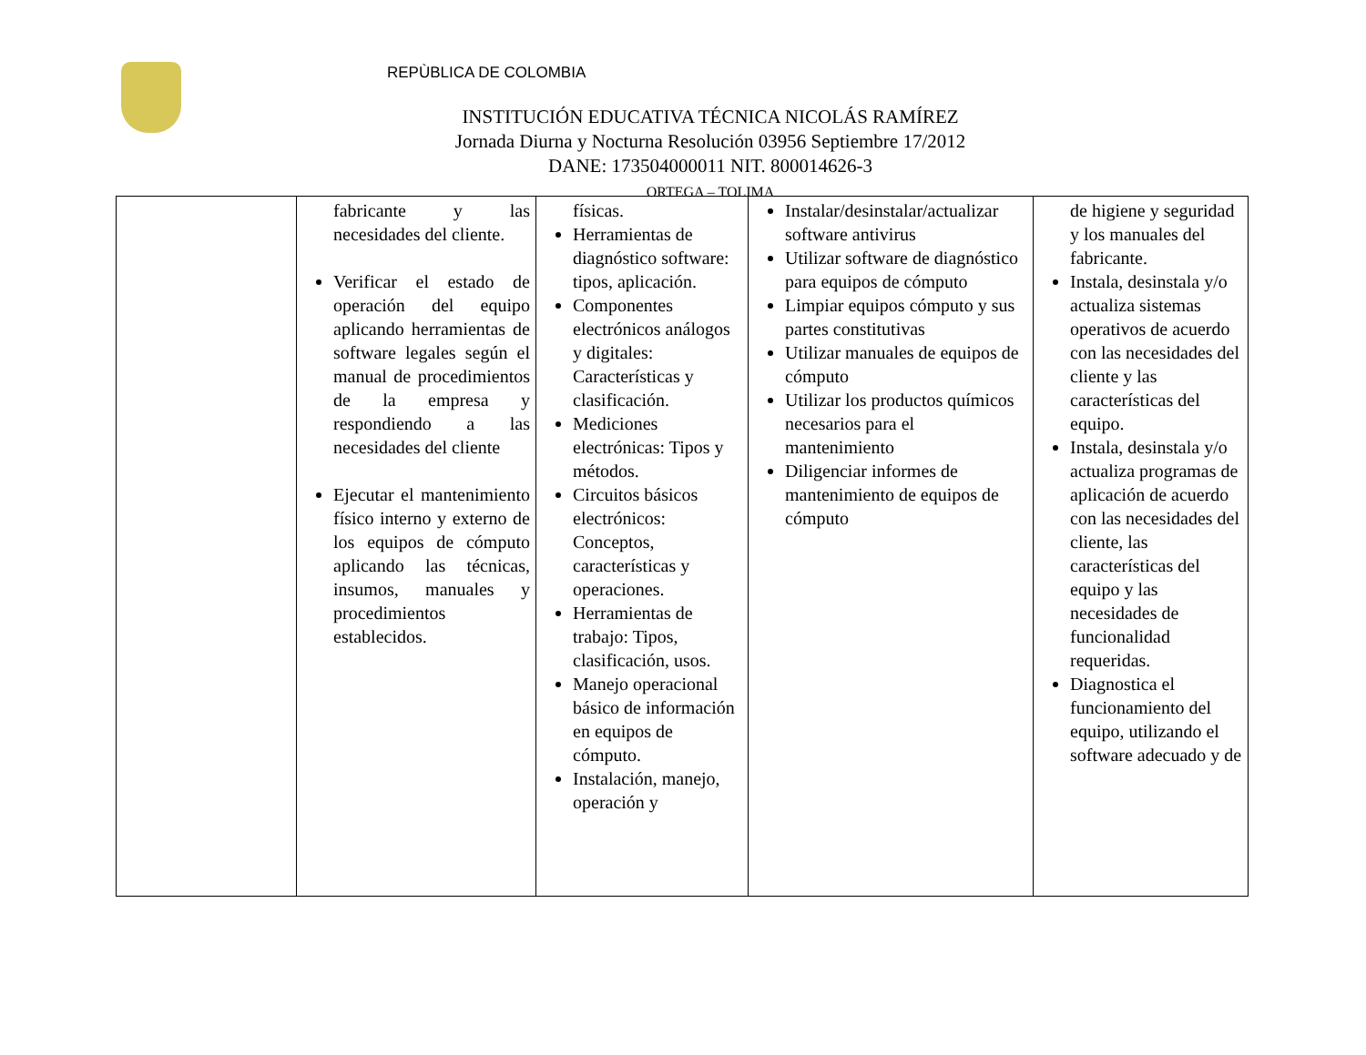REPÙBLICA DE COLOMBIA
INSTITUCIÓN EDUCATIVA TÉCNICA NICOLÁS RAMÍREZ
Jornada Diurna y Nocturna Resolución 03956 Septiembre 17/2012
DANE: 173504000011 NIT. 800014626-3
ORTEGA – TOLIMA
| | fabricante y las necesidades del cliente. Verificar el estado de operación del equipo aplicando herramientas de software legales según el manual de procedimientos de la empresa y respondiendo a las necesidades del cliente Ejecutar el mantenimiento físico interno y externo de los equipos de cómputo aplicando las técnicas, insumos, manuales y procedimientos establecidos. | físicas. Herramientas de diagnóstico software: tipos, aplicación. Componentes electrónicos análogos y digitales: Características y clasificación. Mediciones electrónicas: Tipos y métodos. Circuitos básicos electrónicos: Conceptos, características y operaciones. Herramientas de trabajo: Tipos, clasificación, usos. Manejo operacional básico de información en equipos de cómputo. Instalación, manejo, operación y | Instalar/desinstalar/actualizar software antivirus Utilizar software de diagnóstico para equipos de cómputo Limpiar equipos cómputo y sus partes constitutivas Utilizar manuales de equipos de cómputo Utilizar los productos químicos necesarios para el mantenimiento Diligenciar informes de mantenimiento de equipos de cómputo | de higiene y seguridad y los manuales del fabricante. Instala, desinstala y/o actualiza sistemas operativos de acuerdo con las necesidades del cliente y las características del equipo. Instala, desinstala y/o actualiza programas de aplicación de acuerdo con las necesidades del cliente, las características del equipo y las necesidades de funcionalidad requeridas. Diagnostica el funcionamiento del equipo, utilizando el software adecuado y de |